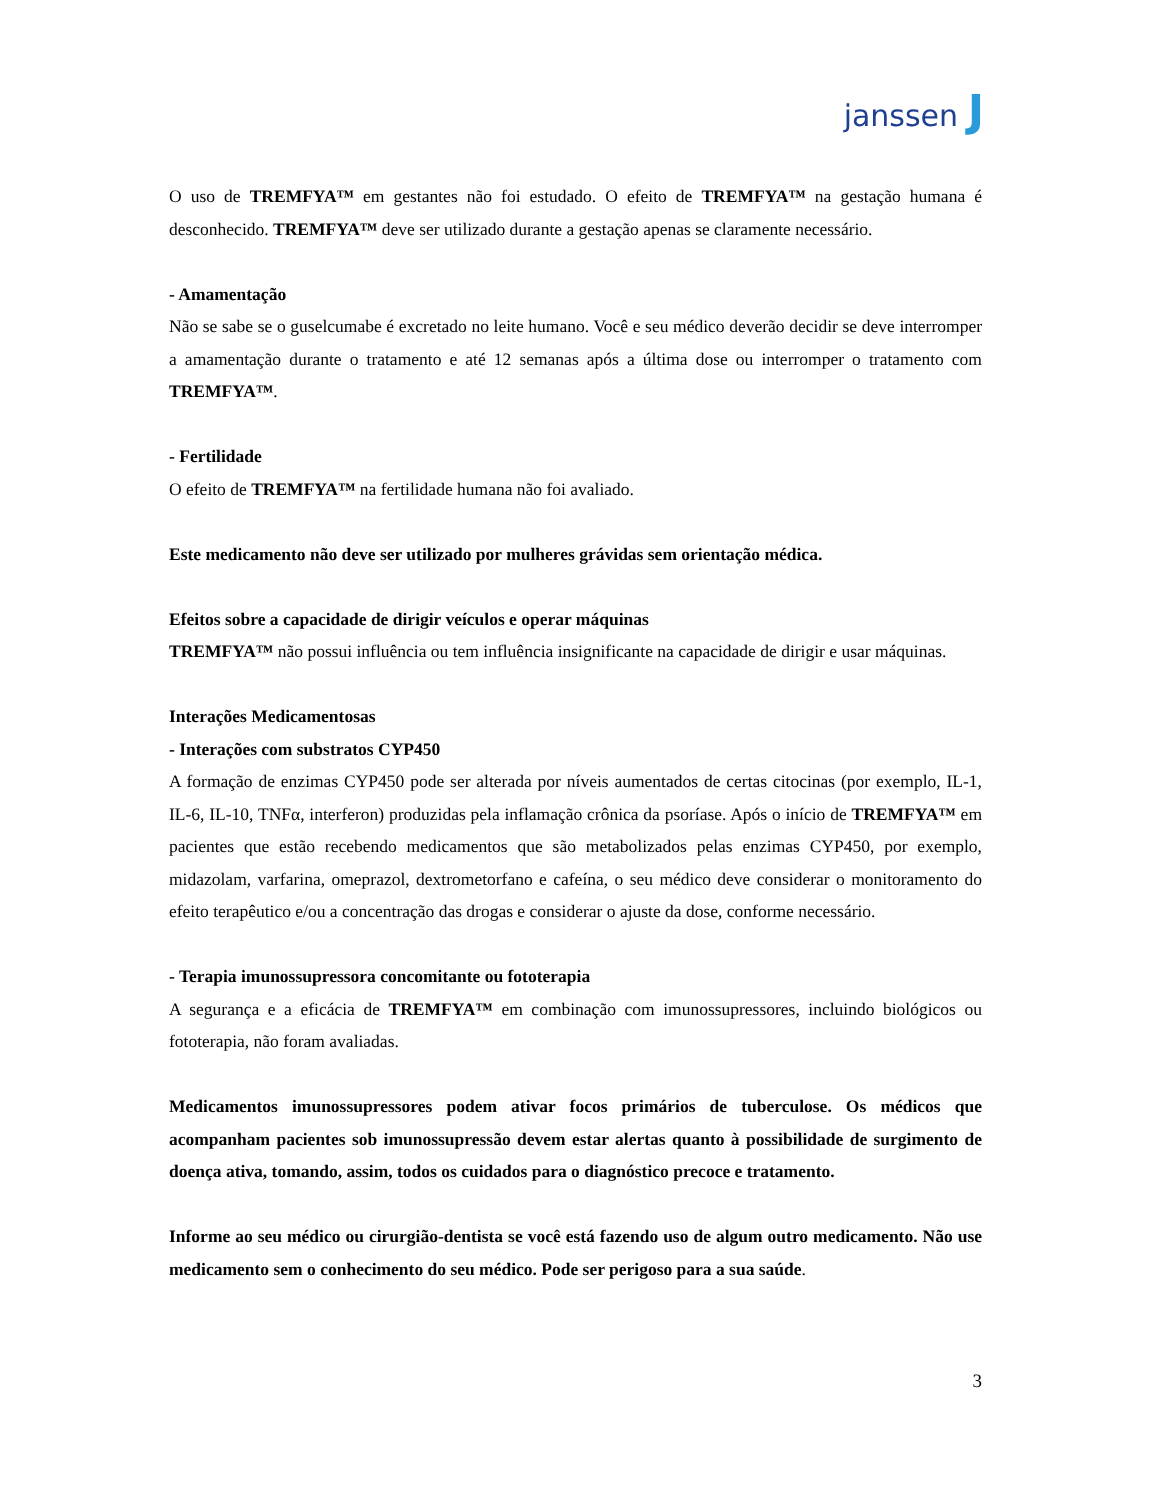janssen J
O uso de TREMFYA™ em gestantes não foi estudado. O efeito de TREMFYA™ na gestação humana é desconhecido. TREMFYA™ deve ser utilizado durante a gestação apenas se claramente necessário.
- Amamentação
Não se sabe se o guselcumabe é excretado no leite humano. Você e seu médico deverão decidir se deve interromper a amamentação durante o tratamento e até 12 semanas após a última dose ou interromper o tratamento com TREMFYA™.
- Fertilidade
O efeito de TREMFYA™ na fertilidade humana não foi avaliado.
Este medicamento não deve ser utilizado por mulheres grávidas sem orientação médica.
Efeitos sobre a capacidade de dirigir veículos e operar máquinas
TREMFYA™ não possui influência ou tem influência insignificante na capacidade de dirigir e usar máquinas.
Interações Medicamentosas
- Interações com substratos CYP450
A formação de enzimas CYP450 pode ser alterada por níveis aumentados de certas citocinas (por exemplo, IL-1, IL-6, IL-10, TNFα, interferon) produzidas pela inflamação crônica da psoríase. Após o início de TREMFYA™ em pacientes que estão recebendo medicamentos que são metabolizados pelas enzimas CYP450, por exemplo, midazolam, varfarina, omeprazol, dextrometorfano e cafeína, o seu médico deve considerar o monitoramento do efeito terapêutico e/ou a concentração das drogas e considerar o ajuste da dose, conforme necessário.
- Terapia imunossupressora concomitante ou fototerapia
A segurança e a eficácia de TREMFYA™ em combinação com imunossupressores, incluindo biológicos ou fototerapia, não foram avaliadas.
Medicamentos imunossupressores podem ativar focos primários de tuberculose. Os médicos que acompanham pacientes sob imunossupressão devem estar alertas quanto à possibilidade de surgimento de doença ativa, tomando, assim, todos os cuidados para o diagnóstico precoce e tratamento.
Informe ao seu médico ou cirurgião-dentista se você está fazendo uso de algum outro medicamento. Não use medicamento sem o conhecimento do seu médico. Pode ser perigoso para a sua saúde.
3